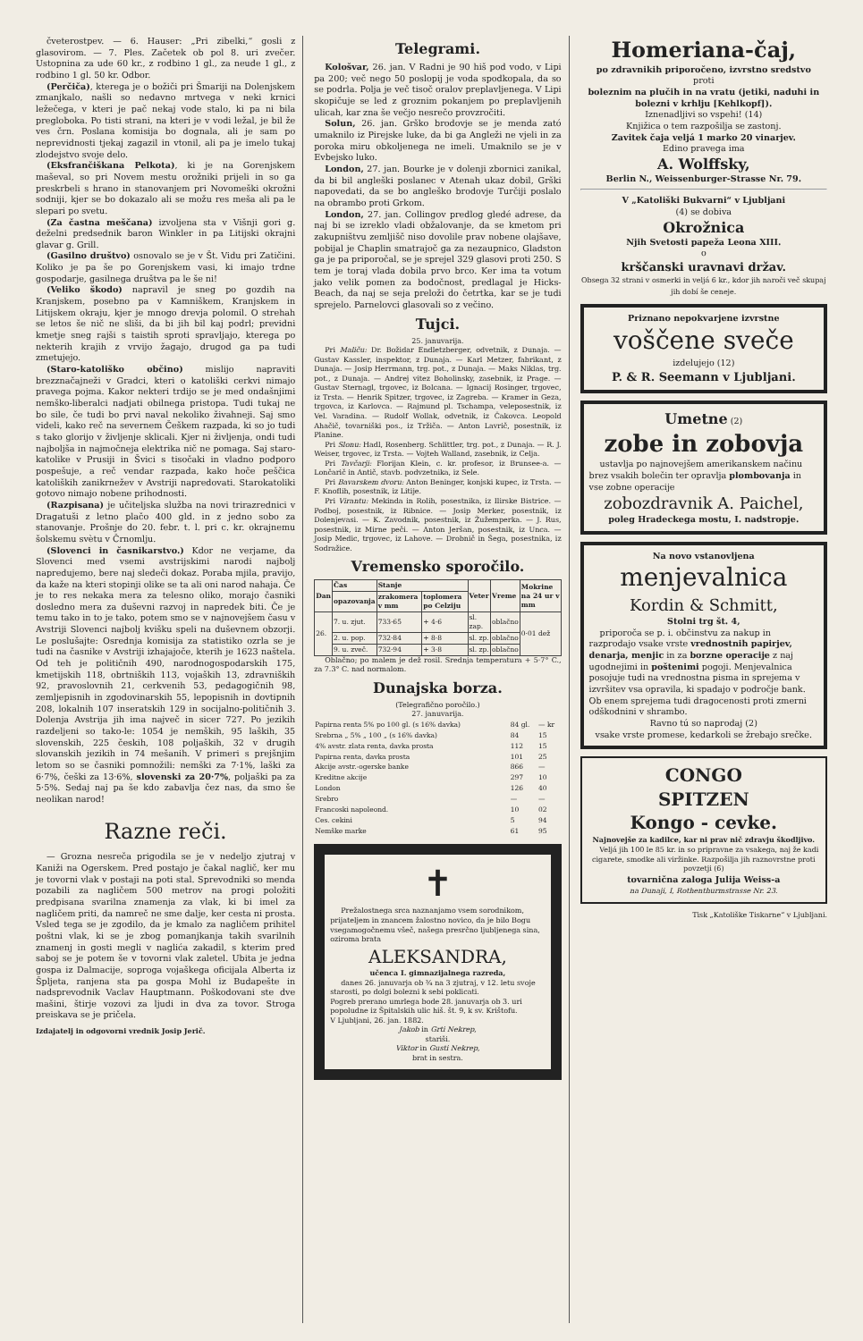čveterostpev. — 6. Hauser: „Pri zibelki,“ gosli z glasovirom. — 7. Ples. Začetek ob pol 8. uri zvečer. Ustopnina za ude 60 kr., z rodbino 1 gl., za neude 1 gl., z rodbino 1 gl. 50 kr. Odbor.
(Perčiča), kterega je o božiči pri Šmariji na Dolenjskem zmanjkalo, našli so nedavno mrtvega v neki krnici ležečega, v kteri je pač nekaj vode stalo, ki pa ni bila pregloboka. Po tisti strani, na kteri je v vodi ležal, je bil že ves črn. Poslana komisija bo dognala, ali je sam po neprevidnosti tjekaj zagazil in vtonil, ali pa je imelo tukaj zlodejstvo svoje delo.
(Eksfrančiškana Pelkota), ki je na Gorenjskem maševal, so pri Novem mestu orožniki prijeli in so ga preskrbeli s hrano in stanovanjem pri Novomeški okrožni sodniji, kjer se bo dokazalo ali se možu res meša ali pa le slepari po svetu.
(Za častna meščana) izvoljena sta v Višnji gori g. deželni predsednik baron Winkler in pa Litijski okrajni glavar g. Grill.
(Gasilno društvo) osnovalo se je v Št. Vidu pri Zatičini. Koliko je pa še po Gorenjskem vasi, ki imajo trdne gospodarje, gasilnega društva pa le še ni!
(Veliko škodo) napravil je sneg po gozdih na Kranjskem, posebno pa v Kamniškem, Kranjskem in Litijskem okraju, kjer je mnogo drevja polomil. O strehah se letos še nič ne sliši, da bi jih bil kaj podrl; previdni kmetje sneg rajši s taistih sproti spravljajo, kterega po nekterih krajih z vrvijo žagajo, drugod ga pa tudi zmetujejo.
(Staro-katoliško občino) mislijo napraviti brezznačajneži v Gradci, kteri o katoliški cerkvi nimajo pravega pojma. Kakor nekteri trdijo se je med ondašnjimi nemško-liberalci nadjati obilnega pristopa. Tudi tukaj ne bo sile, če tudi bo prvi naval nekoliko živahneji. Saj smo videli, kako reč na severnem Češkem razpada, ki so jo tudi s tako glorijo v življenje sklicali. Kjer ni življenja, ondi tudi najboljša in najmočneja elektrika nič ne pomaga. Saj staro-katolike v Prusiji in Švici s tisočaki in vladno podporo pospešuje, a reč vendar razpada, kako hoče peščica katoliških zanikrnežev v Avstriji napredovati. Starokatoliki gotovo nimajo nobene prihodnosti.
(Razpisana) je učiteljska služba na novi trirazrednici v Dragatuši z letno plačo 400 gld. in z jedno sobo za stanovanje. Prošnje do 20. febr. t. l. pri c. kr. okrajnemu šolskemu svètu v Črnomlju.
(Slovenci in časnikarstvo.) Kdor ne verjame, da Slovenci med vsemi avstrijskimi narodi najbolj napredujemo, bere naj sledeči dokaz. Poraba mjila, pravijo, da kaže na kteri stopinji olike se ta ali oni narod nahaja. Če je to res nekaka mera za telesno oliko, morajo časniki dosledno mera za duševni razvoj in napredek biti. Če je temu tako in to je tako, potem smo se v najnovejšem času v Avstriji Slovenci najbolj kvišku speli na duševnem obzorji. Le poslušajte: Osrednja komisija za statistiko ozrla se je tudi na časnike v Avstriji izhajajoče, kterih je 1623 naštela. Od teh je političnih 490, narodnogospodarskih 175, kmetijskih 118, obrtniških 113, vojaških 13, zdravniških 92, pravoslovnih 21, cerkvenih 53, pedagogičnih 98, zemljepisnih in zgodovinarskih 55, lepopisnih in dovtipnih 208, lokalnih 107 inseratskih 129 in socijalno-političnih 3. Dolenja Avstrija jih ima največ in sicer 727. Po jezikih razdeljeni so tako-le: 1054 je nemških, 95 laških, 35 slovenskih, 225 českih, 108 poljaških, 32 v drugih slovanskih jezikih in 74 mešanih. V primeri s prejšnjim letom so se časniki pomnožili: nemški za 7·1%, laški za 6·7%, češki za 13·6%, slovenski za 20·7%, poljaški pa za 5·5%. Sedaj naj pa še kdo zabavlja čez nas, da smo še neolikan narod!
Razne reči.
— Grozna nesreča prigodila se je v nedeljo zjutraj v Kaniži na Ogerskem. Pred postajo je čakal naglič, ker mu je tovorni vlak v postaji na poti stal. Sprevodniki so menda pozabili za nagličem 500 metrov na progi položiti predpisana svarilna znamenja za vlak, ki bi imel za nagličem priti, da namreč ne sme dalje, ker cesta ni prosta. Vsled tega se je zgodilo, da je kmalo za nagličem prihitel poštni vlak, ki se je zbog pomanjkanja takih svarilnih znamenj in gosti megli v naglića zakadil, s kterim pred saboj se je potem še v tovorni vlak zaletel. Ubita je jedna gospa iz Dalmacije, soproga vojaškega oficijala Alberta iz Špljeta, ranjena sta pa gospa Mohl iz Budapešte in nadsprevodnik Vaclav Hauptmann. Poškodovani ste dve mašini, štirje vozovi za ljudi in dva za tovor. Stroga preiskava se je pričela.
Izdajatelj in odgovorni vrednik Josip Jerič.
Telegrami.
Kološvar, 26. jan. V Radni je 90 hiš pod vodo, v Lipi pa 200; več nego 50 poslopij je voda spodkopala, da so se podrla. Polja je več tisoč oralov preplavljenega. V Lipi skopičuje se led z groznim pokanjem po preplavljenih ulicah, kar zna še večjo nesrečo provzročiti.
Solun, 26. jan. Grško brodovje se je menda zató umaknilo iz Pirejske luke, da bi ga Angleži ne vjeli in za poroka miru obkoljenega ne imeli. Umaknilo se je v Evbejsko luko.
London, 27. jan. Bourke je v dolenji zbornici zanikal, da bi bil angleški poslanec v Atenah ukaz dobil, Grški napovedati, da se bo angleško brodovje Turčiji poslalo na obrambo proti Grkom.
London, 27. jan. Collingov predlog gledé adrese, da naj bi se izreklo vladi obžalovanje, da se kmetom pri zakupništvu zemljišč niso dovolile prav nobene olajšave, pobijal je Chaplin smatrajoč ga za nezaupnico, Gladston ga je pa priporočal, se je sprejel 329 glasovi proti 250. S tem je toraj vlada dobila prvo brco. Ker ima ta votum jako velik pomen za bodočnost, predlagal je Hicks-Beach, da naj se seja preloži do četrtka, kar se je tudi sprejelo. Parnelovci glasovali so z večino.
Tujci.
25. januvarija.
Pri Maliču: Dr. Božidar Endletzberger, odvetnik, z Dunaja. — Gustav Kassler, inspektor, z Dunaja. — Karl Metzer, fabrikant, z Dunaja. — Josip Herrmann, trg. pot., z Dunaja. — Maks Niklas, trg. pot., z Dunaja. — Andrej vitez Boholinsky, zasebnik, iz Prage. — Gustav Sternagl, trgovec, iz Bolcana. — Ignacij Rosinger, trgovec, iz Trsta. — Henrik Spitzer, trgovec, iz Zagreba. — Kramer in Geza, trgovca, iz Karlovca. — Rajmund pl. Tschampa, veleposestnik, iz Vel. Varadina. — Rudolf Wollak, odvetnik, iz Čakovca. Leopold Ahačič, tovarniški pos., iz Tržiča. — Anton Lavrič, posestnik, iz Planine.
Pri Slonu: Hadl, Rosenberg. Schlittler, trg. pot., z Dunaja. — R. J. Weiser, trgovec, iz Trsta. — Vojteh Walland, zasebnik, iz Celja.
Pri Tavčarji: Florijan Klein, c. kr. profesor, iz Brunsee-a. — Lončarič in Antič, stavb. podvzetnika, iz Sele.
Pri Bavarskem dvoru: Anton Beninger, konjski kupec, iz Trsta. — F. Knoflih, posestnik, iz Litije.
Pri Virantu: Mekinda in Rolih, posestnika, iz Ilirske Bistrice. — Podboj, posestnik, iz Ribnice. — Josip Merker, posestnik, iz Dolenjevasi. — K. Zavodnik, posestnik, iz Žužemperka. — J. Rus, posestnik, iz Mirne peči. — Anton Jeršan, posestnik, iz Unca. — Josip Medic, trgovec, iz Lahove. — Drobnič in Šega, posestnika, iz Sodražice.
Vremensko sporočilo.
| Dan | Čas | Stanje | | Veter | Vreme | Mokrine na 24 ur v mm |
| --- | --- | --- | --- | --- | --- | --- |
| | opazovanja | zrakomera v mm | toplomera po Celziju | | | |
| 26. | 7. u. zjut. | 733·65 | + 4·6 | sl. zap. | oblačno | 0·01 dež |
| | 2. u. pop. | 732·84 | + 8·8 | sl. zp. | oblačno | |
| | 9. u. zveč. | 732·94 | + 3·8 | sl. zp. | oblačno | |
Oblačno; po malem je dež rosil. Srednja temperatura + 5·7° C., za 7.3° C. nad normalom.
Dunajska borza.
(Telegrafično poročilo.)
27. januvarija.
| Papirna renta 5% po 100 gl. (s 16% davka) | 84 gl. | — kr |
| Srebrna „ 5% „ 100 „ (s 16% davka) | 84 | 15 |
| 4% avstr. zlata renta, davka prosta | 112 | 15 |
| Papirna renta, davka prosta | 101 | 25 |
| Akcije avstr.-ogerske banke | 866 | — |
| Kreditne akcije | 297 | 10 |
| London | 126 | 40 |
| Srebro | — | — |
| Francoski napoleond. | 10 | 02 |
| Ces. cekini | 5 | 94 |
| Nemške marke | 61 | 95 |
✝
Prežalostnega srca naznanjamo vsem sorodnikom, prijateljem in znancem žalostno novico, da je bilo Bogu vsegamogočnemu všeč, našega presrčno ljubljenega sina, oziroma brata
ALEKSANDRA,
učenca I. gimnazijalnega razreda,
danes 26. januvarja ob ¾ na 3 zjutraj, v 12. letu svoje starosti, po dolgi bolezni k sebi poklicati.
Pogreb prerano umrlega bode 28. januvarja ob 3. uri popoludne iz Špitalskih ulic hiš. št. 9, k sv. Krištofu.
V Ljubljani, 26. jan. 1882.
Jakob in Grti Nekrep,
stariši.
Viktor in Gusti Nekrep,
brat in sestra.
Homeriana-čaj,
po zdravnikih priporočeno, izvrstno sredstvo
proti
boleznim na plučih in na vratu (jetiki, naduhi in bolezni v krhlju [Kehlkopf]).
Iznenadljivi so vspehi! (14)
Knjižica o tem razpošilja se zastonj.
Zavitek čaja veljá 1 marko 20 vinarjev.
Edino pravega ima
A. Wolffsky,
Berlin N., Weissenburger-Strasse Nr. 79.
V „Katoliški Bukvarni“ v Ljubljani
(4) se dobiva
Okrožnica
Njih Svetosti papeža Leona XIII.
o
krščanski uravnavi držav.
Obsega 32 strani v osmerki in veljá 6 kr., kdor jih naroči več skupaj jih dobí še ceneje.
Priznano nepokvarjene izvrstne
voščene sveče
izdelujejo (12)
P. & R. Seemann v Ljubljani.
Umetne (2)
zobe in zobovja
ustavlja po najnovejšem amerikanskem načinu brez vsakih bolečin ter opravlja plombovanja in vse zobne operacije
zobozdravnik A. Paichel,
poleg Hradeckega mostu, I. nadstropje.
Na novo vstanovljena
menjevalnica
Kordin & Schmitt,
Stolni trg št. 4,
priporoča se p. i. občinstvu za nakup in razprodajo vsake vrste vrednostnih papirjev, denarja, menjic in za borzne operacije z naj ugodnejimi in poštenimi pogoji. Menjevalnica posojuje tudi na vrednostna pisma in sprejema v izvršitev vsa opravila, ki spadajo v področje bank. Ob enem sprejema tudi dragocenosti proti zmerni odškodnini v shrambo.
Ravno tú so naprodaj (2)
vsake vrste promese, kedarkoli se žrebajo srečke.
CONGO
SPITZEN
Kongo - cevke.
Najnovejše za kadilce, kar ni prav nič zdravju škodljivo.
Veljá jih 100 le 85 kr. in so pripravne za vsakega, naj že kadi cigarete, smodke ali viržinke. Razpošilja jih raznovrstne proti povzetji (6)
tovarnična zaloga Julija Weiss-a
na Dunaji, I, Rothenthurmstrasse Nr. 23.
Tisk „Katoliške Tiskarne“ v Ljubljani.